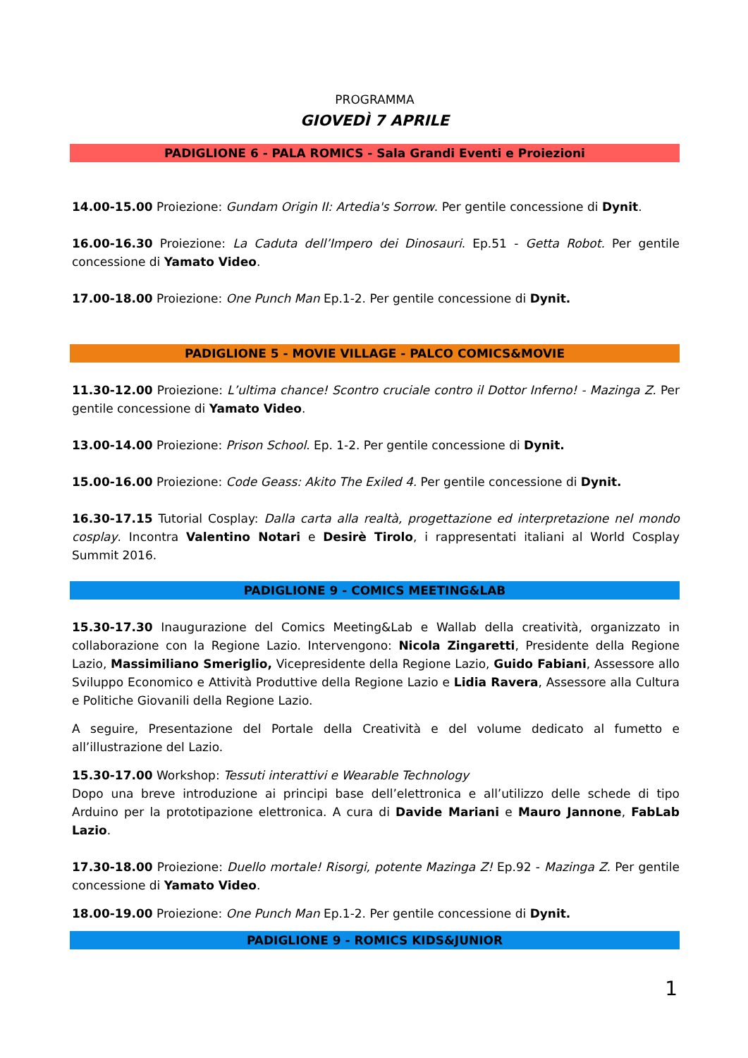PROGRAMMA
GIOVEDÌ 7 APRILE
PADIGLIONE 6 - PALA ROMICS - Sala Grandi Eventi e Proiezioni
14.00-15.00 Proiezione: Gundam Origin II: Artedia's Sorrow. Per gentile concessione di Dynit.
16.00-16.30 Proiezione: La Caduta dell’Impero dei Dinosauri. Ep.51 - Getta Robot. Per gentile concessione di Yamato Video.
17.00-18.00 Proiezione: One Punch Man Ep.1-2. Per gentile concessione di Dynit.
PADIGLIONE 5 - MOVIE VILLAGE - PALCO COMICS&MOVIE
11.30-12.00 Proiezione: L’ultima chance! Scontro cruciale contro il Dottor Inferno! - Mazinga Z. Per gentile concessione di Yamato Video.
13.00-14.00 Proiezione: Prison School. Ep. 1-2. Per gentile concessione di Dynit.
15.00-16.00 Proiezione: Code Geass: Akito The Exiled 4. Per gentile concessione di Dynit.
16.30-17.15 Tutorial Cosplay: Dalla carta alla realtà, progettazione ed interpretazione nel mondo cosplay. Incontra Valentino Notari e Desirè Tirolo, i rappresentati italiani al World Cosplay Summit 2016.
PADIGLIONE 9 - COMICS MEETING&LAB
15.30-17.30 Inaugurazione del Comics Meeting&Lab e Wallab della creatività, organizzato in collaborazione con la Regione Lazio. Intervengono: Nicola Zingaretti, Presidente della Regione Lazio, Massimiliano Smeriglio, Vicepresidente della Regione Lazio, Guido Fabiani, Assessore allo Sviluppo Economico e Attività Produttive della Regione Lazio e Lidia Ravera, Assessore alla Cultura e Politiche Giovanili della Regione Lazio.
A seguire, Presentazione del Portale della Creatività e del volume dedicato al fumetto e all’illustrazione del Lazio.
15.30-17.00 Workshop: Tessuti interattivi e Wearable Technology
Dopo una breve introduzione ai principi base dell’elettronica e all’utilizzo delle schede di tipo Arduino per la prototipazione elettronica. A cura di Davide Mariani e Mauro Jannone, FabLab Lazio.
17.30-18.00 Proiezione: Duello mortale! Risorgi, potente Mazinga Z! Ep.92 - Mazinga Z. Per gentile concessione di Yamato Video.
18.00-19.00 Proiezione: One Punch Man Ep.1-2. Per gentile concessione di Dynit.
PADIGLIONE 9 - ROMICS KIDS&JUNIOR
1